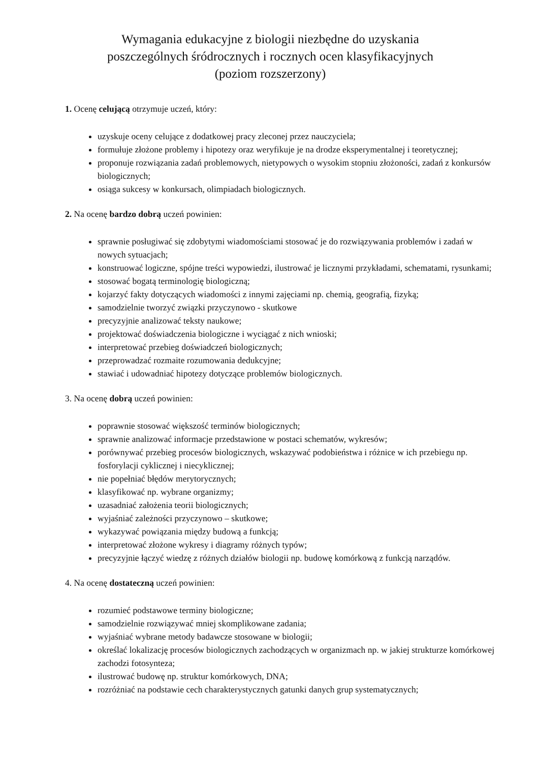Wymagania edukacyjne z biologii niezbędne do uzyskania
poszczególnych śródrocznych i rocznych ocen klasyfikacyjnych
(poziom rozszerzony)
1. Ocenę celującą otrzymuje uczeń, który:
uzyskuje oceny celujące z dodatkowej pracy zleconej przez nauczyciela;
formułuje złożone problemy i hipotezy oraz weryfikuje je na drodze eksperymentalnej i teoretycznej;
proponuje rozwiązania zadań problemowych, nietypowych o wysokim stopniu złożoności, zadań z konkursów biologicznych;
osiąga sukcesy w konkursach, olimpiadach biologicznych.
2. Na ocenę bardzo dobrą uczeń powinien:
sprawnie posługiwać się zdobytymi wiadomościami stosować je do rozwiązywania problemów i zadań w nowych sytuacjach;
konstruować logiczne, spójne treści wypowiedzi, ilustrować je licznymi przykładami, schematami, rysunkami;
stosować bogatą terminologię biologiczną;
kojarzyć fakty dotyczących wiadomości z innymi zajęciami np. chemią, geografią, fizyką;
samodzielnie tworzyć związki przyczynowo - skutkowe
precyzyjnie analizować teksty naukowe;
projektować doświadczenia biologiczne i wyciągać z nich wnioski;
interpretować przebieg doświadczeń biologicznych;
przeprowadzać rozmaite rozumowania dedukcyjne;
stawiać i udowadniać hipotezy dotyczące problemów biologicznych.
3. Na ocenę dobrą uczeń powinien:
poprawnie stosować większość terminów biologicznych;
sprawnie analizować informacje przedstawione w postaci schematów, wykresów;
porównywać przebieg procesów biologicznych, wskazywać podobieństwa i różnice w ich przebiegu np. fosforylacji cyklicznej i niecyklicznej;
nie popełniać błędów merytorycznych;
klasyfikować np. wybrane organizmy;
uzasadniać założenia teorii biologicznych;
wyjaśniać zależności przyczynowo – skutkowe;
wykazywać powiązania między budową a funkcją;
interpretować złożone wykresy i diagramy różnych typów;
precyzyjnie łączyć wiedzę z różnych działów biologii np. budowę komórkową z funkcją narządów.
4. Na ocenę dostateczną uczeń powinien:
rozumieć podstawowe terminy biologiczne;
samodzielnie rozwiązywać mniej skomplikowane zadania;
wyjaśniać wybrane metody badawcze stosowane w biologii;
określać lokalizację procesów biologicznych zachodzących w organizmach np. w jakiej strukturze komórkowej zachodzi fotosynteza;
ilustrować budowę np. struktur komórkowych, DNA;
rozróżniać na podstawie cech charakterystycznych gatunki danych grup systematycznych;